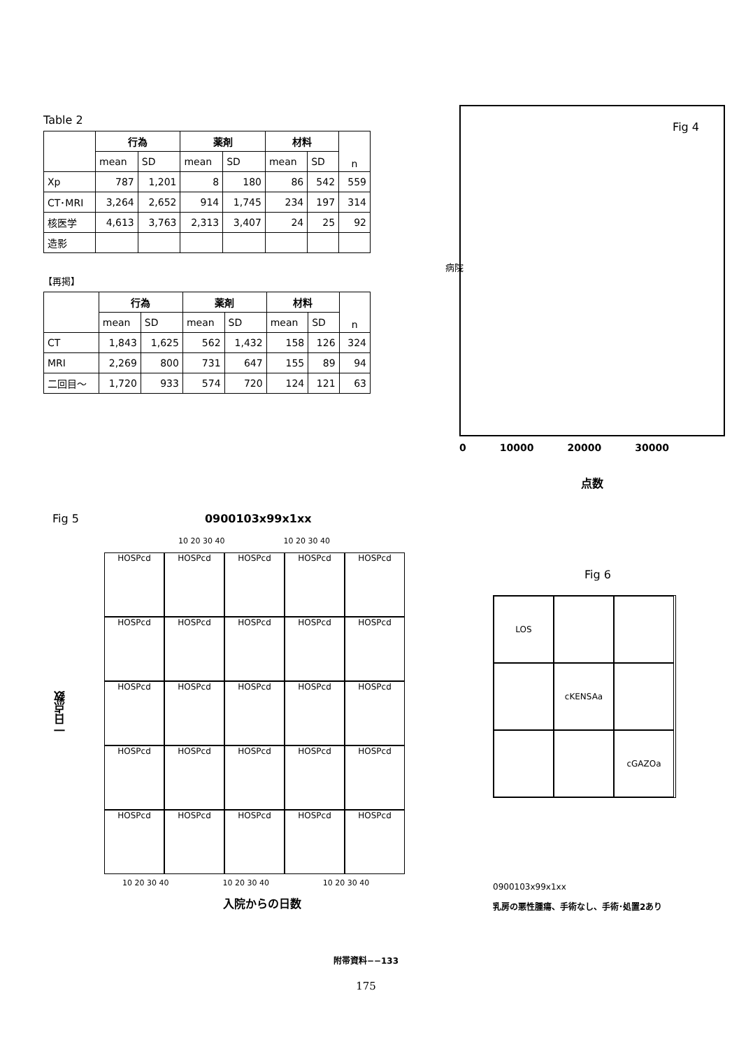Table 2
| | 行為 | | 薬剤 | | 材料 | | n |
| --- | --- | --- | --- | --- | --- | --- | --- |
| | mean | SD | mean | SD | mean | SD | |
| Xp | 787 | 1,201 | 8 | 180 | 86 | 542 | 559 |
| CT･MRI | 3,264 | 2,652 | 914 | 1,745 | 234 | 197 | 314 |
| 核医学 | 4,613 | 3,763 | 2,313 | 3,407 | 24 | 25 | 92 |
| 造影 | | | | | | | |
【再掲】
| | 行為 | | 薬剤 | | 材料 | | n |
| --- | --- | --- | --- | --- | --- | --- | --- |
| | mean | SD | mean | SD | mean | SD | |
| CT | 1,843 | 1,625 | 562 | 1,432 | 158 | 126 | 324 |
| MRI | 2,269 | 800 | 731 | 647 | 155 | 89 | 94 |
| 二回目～ | 1,720 | 933 | 574 | 720 | 124 | 121 | 63 |
Fig 4
病院
0 10000 20000 30000
点数
Fig 5 0900103x99x1xx
10 20 30 40 10 20 30 40
一日点数
HOSPcd
HOSPcd
HOSPcd
HOSPcd
HOSPcd
HOSPcd
HOSPcd
HOSPcd
HOSPcd
HOSPcd
HOSPcd
HOSPcd
HOSPcd
HOSPcd
HOSPcd
HOSPcd
HOSPcd
HOSPcd
HOSPcd
HOSPcd
HOSPcd
HOSPcd
HOSPcd
HOSPcd
HOSPcd
10 20 30 40 10 20 30 40 10 20 30 40
入院からの日数
Fig 6
LOS
cKENSAa
cGAZOa
0900103x99x1xx
乳房の悪性腫瘍、手術なし、手術･処置2あり
附帯資料−−133
175